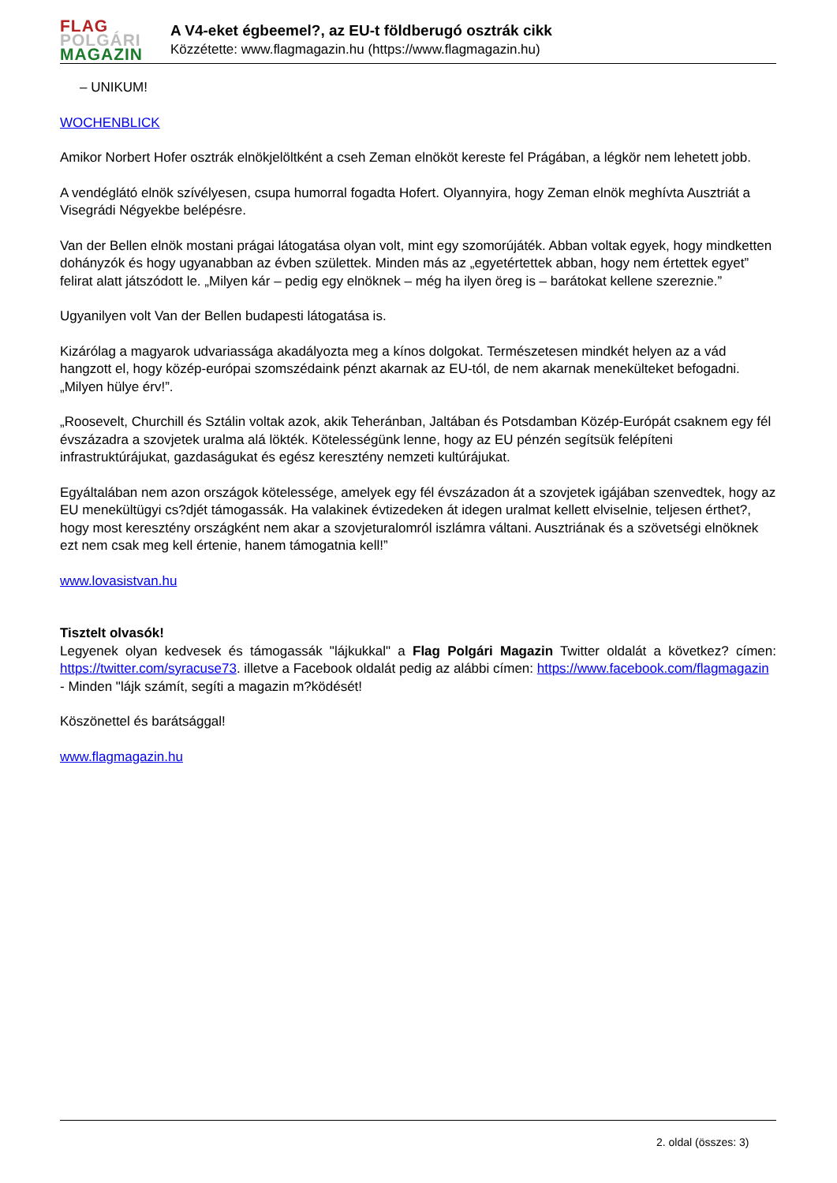FLAG
POLGÁRI
MAGAZIN
A V4-eket égbeemel?, az EU-t földberugó osztrák cikk
Közzétette: www.flagmagazin.hu (https://www.flagmagazin.hu)
– UNIKUM!
WOCHENBLICK
Amikor Norbert Hofer osztrák elnökjelöltként a cseh Zeman elnököt kereste fel Prágában, a légkör nem lehetett jobb.
A vendéglátó elnök szívélyesen, csupa humorral fogadta Hofert. Olyannyira, hogy Zeman elnök meghívta Ausztriát a Visegrádi Négyekbe belépésre.
Van der Bellen elnök mostani prágai látogatása olyan volt, mint egy szomorújáték. Abban voltak egyek, hogy mindketten dohányzók és hogy ugyanabban az évben születtek. Minden más az „egyetértettek abban, hogy nem értettek egyet” felirat alatt játszódott le. „Milyen kár – pedig egy elnöknek – még ha ilyen öreg is – barátokat kellene szereznie.”
Ugyanilyen volt Van der Bellen budapesti látogatása is.
Kizárólag a magyarok udvariassága akadályozta meg a kínos dolgokat. Természetesen mindkét helyen az a vád hangzott el, hogy közép-európai szomszédaink pénzt akarnak az EU-tól, de nem akarnak menekülteket befogadni. „Milyen hülye érv!”.
„Roosevelt, Churchill és Sztálin voltak azok, akik Teheránban, Jaltában és Potsdamban Közép-Európát csaknem egy fél évszázadra a szovjetek uralma alá lökték. Kötelességünk lenne, hogy az EU pénzén segítsük felépíteni infrastruktúrájukat, gazdaságukat és egész keresztény nemzeti kultúrájukat.
Egyáltalában nem azon országok kötelessége, amelyek egy fél évszázadon át a szovjetek igájában szenvedtek, hogy az EU menekültügyi cs?djét támogassák. Ha valakinek évtizedeken át idegen uralmat kellett elviselnie, teljesen érthet?, hogy most keresztény országként nem akar a szovjeturalomról iszlámra váltani. Ausztriának és a szövetségi elnöknek ezt nem csak meg kell értenie, hanem támogatnia kell!”
www.lovasistvan.hu
Tisztelt olvasók!
Legyenek olyan kedvesek és támogassák "lájkukkal" a Flag Polgári Magazin Twitter oldalát a következ? címen: https://twitter.com/syracuse73. illetve a Facebook oldalát pedig az alábbi címen: https://www.facebook.com/flagmagazin
- Minden "lájk számít, segíti a magazin m?ködését!
Köszönettel és barátsággal!
www.flagmagazin.hu
2. oldal (összes: 3)